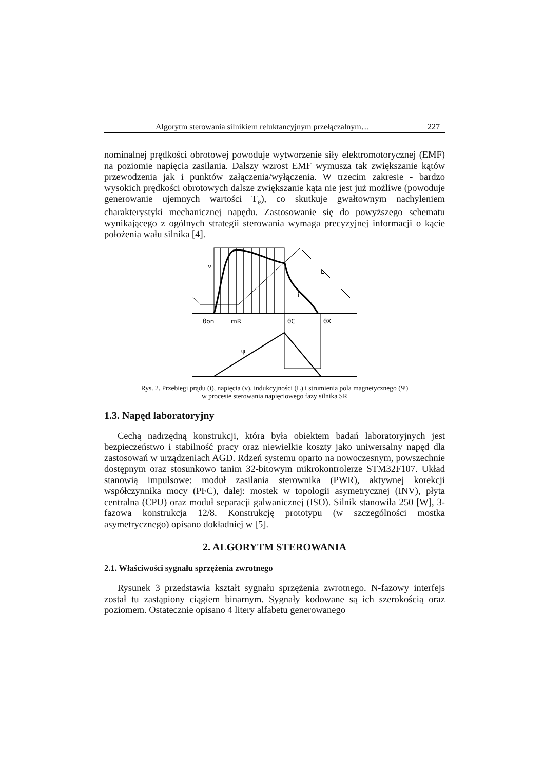Algorytm sterowania silnikiem reluktancyjnym przełączalnym… 227
nominalnej prędkości obrotowej powoduje wytworzenie siły elektromotorycznej (EMF) na poziomie napięcia zasilania. Dalszy wzrost EMF wymusza tak zwiększanie kątów przewodzenia jak i punktów załączenia/wyłączenia. W trzecim zakresie - bardzo wysokich prędkości obrotowych dalsze zwiększanie kąta nie jest już możliwe (powoduje generowanie ujemnych wartości T<sub>e</sub>), co skutkuje gwałtownym nachyleniem charakterystyki mechanicznej napędu. Zastosowanie się do powyższego schematu wynikającego z ogólnych strategii sterowania wymaga precyzyjnej informacji o kącie położenia wału silnika [4].
v
L
i
θon
mR
θC
θX
ψ
Rys. 2. Przebiegi prądu (i), napięcia (v), indukcyjności (L) i strumienia pola magnetycznego (Ψ)
w procesie sterowania napięciowego fazy silnika SR
1.3. Napęd laboratoryjny
Cechą nadrzędną konstrukcji, która była obiektem badań laboratoryjnych jest bezpieczeństwo i stabilność pracy oraz niewielkie koszty jako uniwersalny napęd dla zastosowań w urządzeniach AGD. Rdzeń systemu oparto na nowoczesnym, powszechnie dostępnym oraz stosunkowo tanim 32-bitowym mikrokontrolerze STM32F107. Układ stanowią impulsowe: moduł zasilania sterownika (PWR), aktywnej korekcji współczynnika mocy (PFC), dalej: mostek w topologii asymetrycznej (INV), płyta centralna (CPU) oraz moduł separacji galwanicznej (ISO). Silnik stanowiła 250 [W], 3-fazowa konstrukcja 12/8. Konstrukcję prototypu (w szczególności mostka asymetrycznego) opisano dokładniej w [5].
2. ALGORYTM STEROWANIA
2.1. Właściwości sygnału sprzężenia zwrotnego
Rysunek 3 przedstawia kształt sygnału sprzężenia zwrotnego. N-fazowy interfejs został tu zastąpiony ciągiem binarnym. Sygnały kodowane są ich szerokością oraz poziomem. Ostatecznie opisano 4 litery alfabetu generowanego